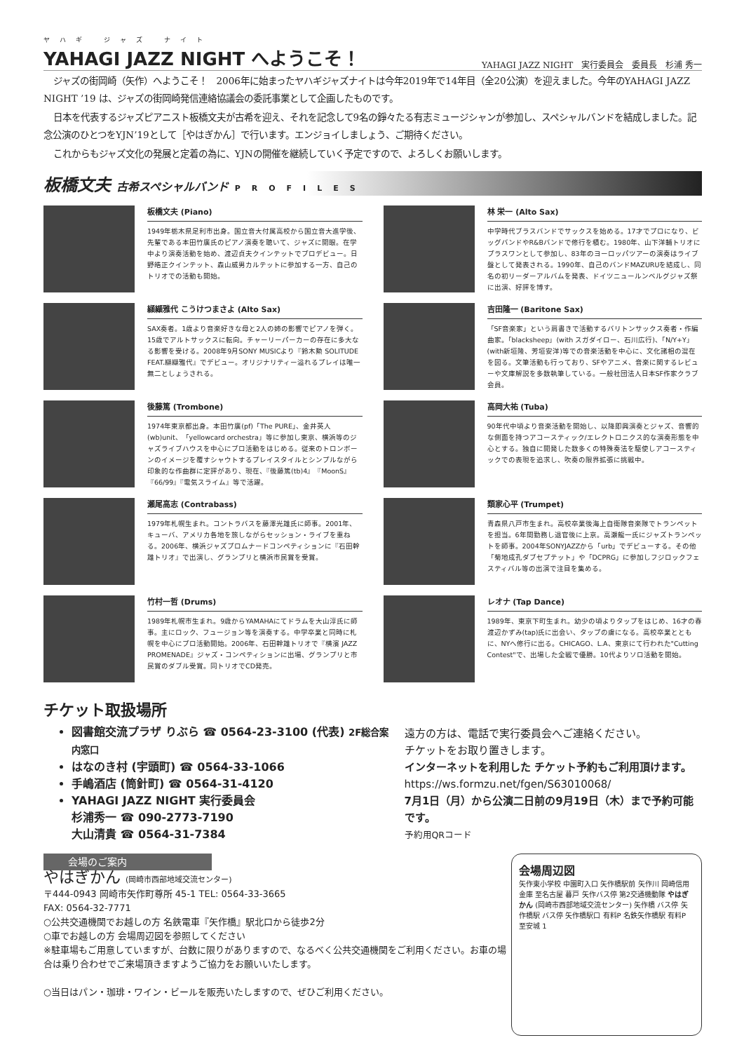ヤハギ ジャズ ナイト
YAHAGI JAZZ NIGHT へようこそ！
YAHAGI JAZZ NIGHT　実行委員会　委員長　杉浦 秀一
ジャズの街岡崎（矢作）へようこそ！　2006年に始まったヤハギジャズナイトは今年2019年で14年目（全20公演）を迎えました。今年のYAHAGI JAZZ NIGHT ’19 は、ジャズの街岡崎発信連絡協議会の委託事業として企画したものです。
日本を代表するジャズピアニスト板橋文夫が古希を迎え、それを記念して9名の錚々たる有志ミュージシャンが参加し、スペシャルバンドを結成しました。記念公演のひとつをYJN’19として［やはぎかん］で行います。エンジョイしましょう、ご期待ください。
これからもジャズ文化の発展と定着の為に、YJNの開催を継続していく予定ですので、よろしくお願いします。
板橋文夫 古希スペシャルバンド PROFILES
板橋文夫 (Piano)
1949年栃木県足利市出身。国立音大付属高校から国立音大進学後、先輩である本田竹廣氏のピアノ演奏を聴いて、ジャズに開眼。在学中より演奏活動を始め、渡辺貞夫クインテットでプロデビュー。日野皓正クインテット、森山威男カルテットに参加する一方、自己のトリオでの活動も開始。
林 栄一 (Alto Sax)
中学時代ブラスバンドでサックスを始める。17才でプロになり、ビッグバンドやR&Bバンドで修行を積む。1980年、山下洋輔トリオにプラスワンとして参加し、83年のヨーロッパツアーの演奏はライブ盤として発表される。1990年、自己のバンドMAZURUを結成し、同名の初リーダーアルバムを発表、ドイツニュールンベルグジャズ祭に出演、好評を博す。
纐纈雅代 こうけつまさよ (Alto Sax)
SAX奏者。1歳より音楽好きな母と2人の姉の影響でピアノを弾く。15歳でアルトサックスに転向。チャーリーパーカーの存在に多大なる影響を受ける。2008年9月SONY MUSICより『鈴木勲 SOLITUDE FEAT.纐纈雅代』でデビュー。オリジナリティー溢れるプレイは唯一無二としょうされる。
吉田隆一 (Baritone Sax)
「SF音楽家」という肩書きで活動するバリトンサックス奏者・作編曲家。「blacksheep」(with スガダイロー、石川広行)、「N/Y+Y」(with新垣隆、芳垣安洋)等での音楽活動を中心に、文化諸相の混在を図る。文筆活動も行っており、SFやアニメ、音楽に関するレビューや文庫解説を多数執筆している。一般社団法人日本SF作家クラブ会員。
後藤篤 (Trombone)
1974年東京都出身。本田竹廣(pf)「The PURE」、金井英人(wb)unit、「yellowcard orchestra」等に参加し東京、横浜等のジャズライブハウスを中心にプロ活動をはじめる。従来のトロンボーンのイメージを覆すシャウトするプレイスタイルとシンプルながら印象的な作曲群に定評があり、現在、『後藤篤(tb)4』『MoonS』『66/99』『電気スライム』等で活躍。
高岡大祐 (Tuba)
90年代中頃より音楽活動を開始し、以降即興演奏とジャズ、音響的な側面を持つアコースティック/エレクトロニクス的な演奏形態を中心とする。独自に開発した数多くの特殊奏法を駆使しアコースティックでの表現を追求し、吹奏の限界拡張に挑戦中。
瀬尾高志 (Contrabass)
1979年札幌生まれ。コントラバスを藤澤光雄氏に師事。2001年、キューバ、アメリカ各地を旅しながらセッション・ライブを重ねる。2006年、横浜ジャズプロムナードコンペティションに『石田幹雄トリオ』で出演し、グランプリと横浜市民賞を受賞。
類家心平 (Trumpet)
青森県八戸市生まれ。高校卒業後海上自衛隊音楽隊でトランペットを担当。6年間勤務し退官後に上京。高瀬龍一氏にジャズトランペットを師事。2004年SONYJAZZから「urb」でデビューする。その他「菊地成孔ダブセプテット」や「DCPRG」に参加しフジロックフェスティバル等の出演で注目を集める。
竹村一哲 (Drums)
1989年札幌市生まれ。9歳からYAMAHAにてドラムを大山淳氏に師事。主にロック、フュージョン等を演奏する。中学卒業と同時に札幌を中心にプロ活動開始。2006年、石田幹雄トリオで『横濱 JAZZ PROMENADE』ジャズ・コンペティションに出場、グランプリと市民賞のダブル受賞。同トリオでCD発売。
レオナ (Tap Dance)
1989年、東京下町生まれ。幼少の頃よりタップをはじめ、16才の春渡辺かずみ(tap)氏に出会い、タップの虜になる。高校卒業とともに、NYへ修行に出る。CHICAGO、L.A、東京にて行われた"Cutting Contest"で、出場した全戦で優勝。10代よりソロ活動を開始。
チケット取扱場所
図書館交流プラザ りぶら ☎ 0564-23-3100 (代表) 2F総合案内窓口
はなのき村 (宇頭町) ☎ 0564-33-1066
手嶋酒店 (筒針町) ☎ 0564-31-4120
YAHAGI JAZZ NIGHT 実行委員会
杉浦秀一 ☎ 090-2773-7190
大山清貴 ☎ 0564-31-7384
遠方の方は、電話で実行委員会へご連絡ください。
チケットをお取り置きします。
インターネットを利用した チケット予約もご利用頂けます。
https://ws.formzu.net/fgen/S63010068/
7月1日（月）から公演二日前の9月19日（木）まで予約可能です。
予約用QRコード
会場のご案内
やはぎかん (岡崎市西部地域交流センター)
〒444-0943 岡崎市矢作町尊所 45-1 TEL: 0564-33-3665
FAX: 0564-32-7771
○公共交通機関でお越しの方 名鉄電車『矢作橋』駅北口から徒歩2分
○車でお越しの方 会場周辺図を参照してください
※駐車場もご用意していますが、台数に限りがありますので、なるべく公共交通機関をご利用ください。お車の場合は乗り合わせでご来場頂きますようご協力をお願いいたします。
○当日はパン・珈琲・ワイン・ビールを販売いたしますので、ぜひご利用ください。
会場周辺図
矢作東小学校 中園町入口 矢作橋駅前 矢作川 岡崎信用金庫 至名古屋 暮戸 矢作バス停 第2交通機動隊 やはぎかん (岡崎市西部地域交流センター) 矢作橋 バス停 矢作橋駅 バス停 矢作橋駅口 有料P 名鉄矢作橋駅 有料P 至安城 1